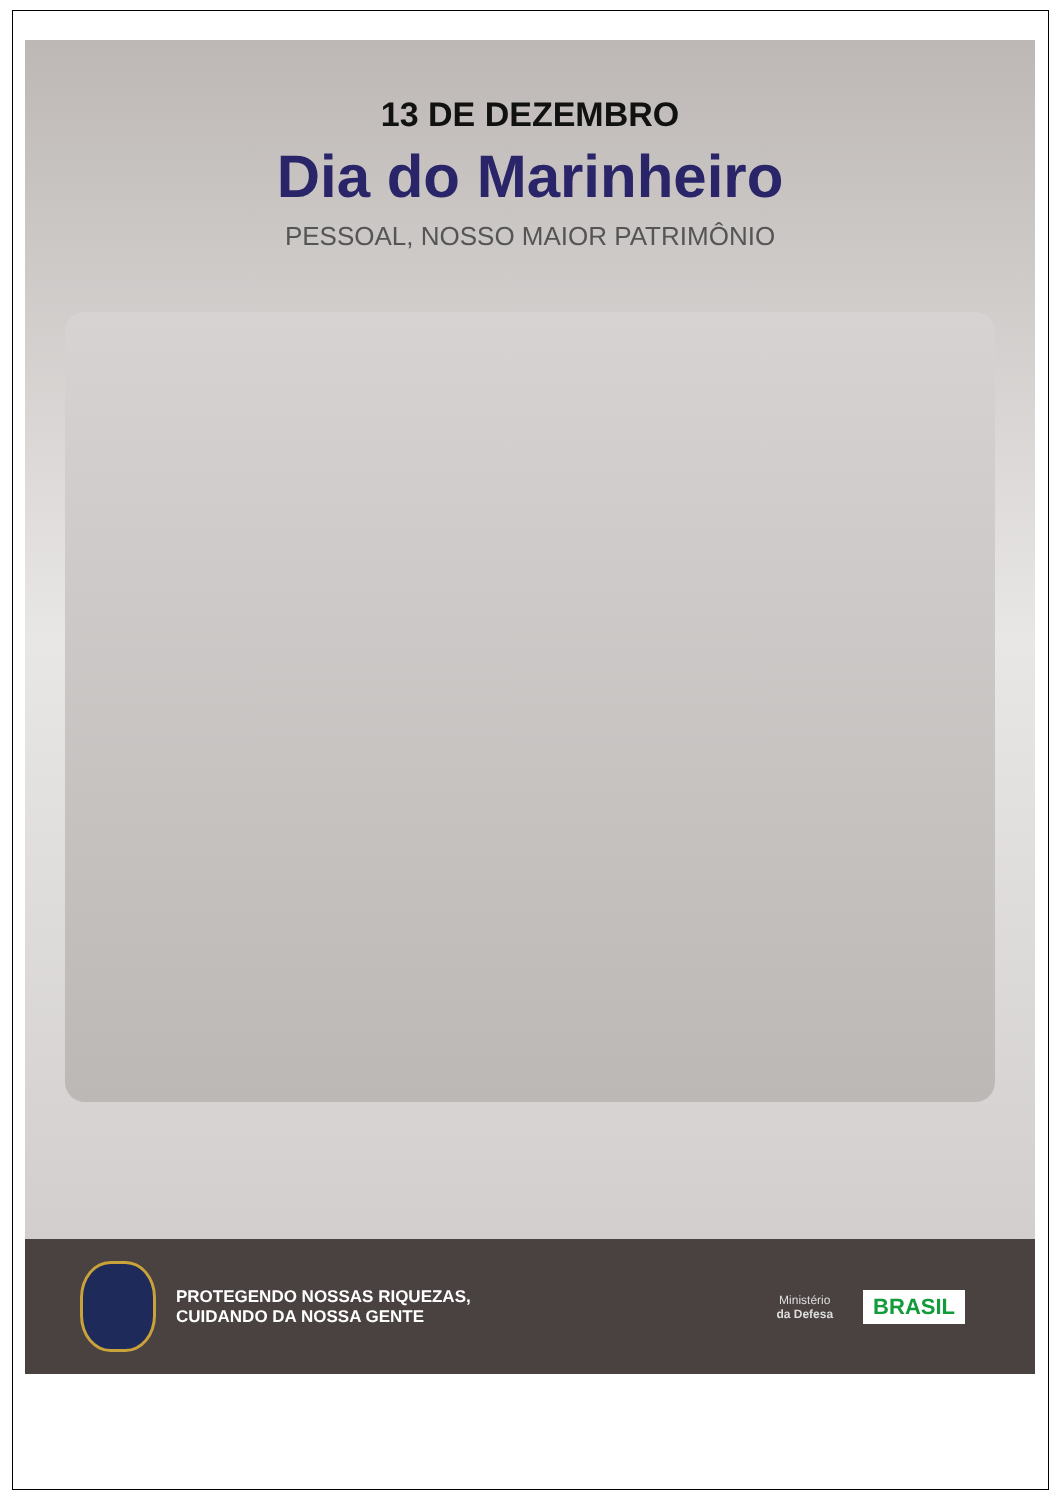13 DE DEZEMBRO
Dia do Marinheiro
PESSOAL, NOSSO MAIOR PATRIMÔNIO
PROTEGENDO NOSSAS RIQUEZAS,
CUIDANDO DA NOSSA GENTE
Ministério
da Defesa
BRASIL